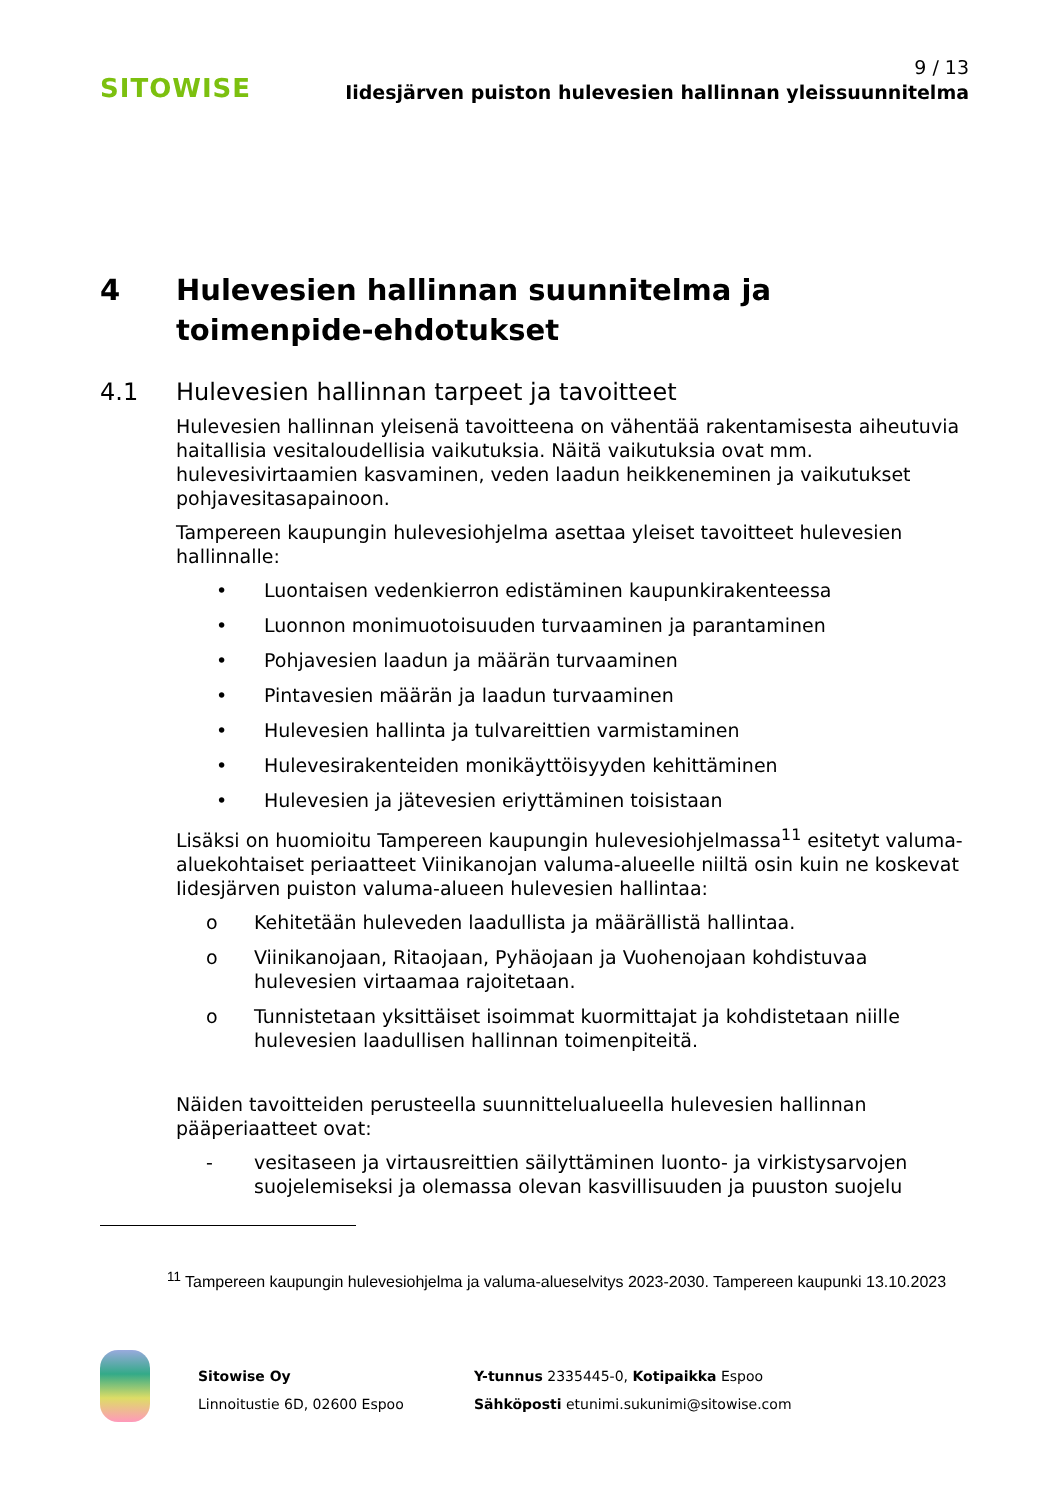SITOWISE
9 / 13
Iidesjärven puiston hulevesien hallinnan yleissuunnitelma
4 Hulevesien hallinnan suunnitelma ja toimenpide-ehdotukset
4.1 Hulevesien hallinnan tarpeet ja tavoitteet
Hulevesien hallinnan yleisenä tavoitteena on vähentää rakentamisesta aiheutuvia haitallisia vesitaloudellisia vaikutuksia. Näitä vaikutuksia ovat mm. hulevesivirtaamien kasvaminen, veden laadun heikkeneminen ja vaikutukset pohjavesitasapainoon.
Tampereen kaupungin hulevesiohjelma asettaa yleiset tavoitteet hulevesien hallinnalle:
• Luontaisen vedenkierron edistäminen kaupunkirakenteessa
• Luonnon monimuotoisuuden turvaaminen ja parantaminen
• Pohjavesien laadun ja määrän turvaaminen
• Pintavesien määrän ja laadun turvaaminen
• Hulevesien hallinta ja tulvareittien varmistaminen
• Hulevesirakenteiden monikäyttöisyyden kehittäminen
• Hulevesien ja jätevesien eriyttäminen toisistaan
Lisäksi on huomioitu Tampereen kaupungin hulevesiohjelmassa<sup>11</sup> esitetyt valuma-aluekohtaiset periaatteet Viinikanojan valuma-alueelle niiltä osin kuin ne koskevat Iidesjärven puiston valuma-alueen hulevesien hallintaa:
o Kehitetään huleveden laadullista ja määrällistä hallintaa.
o Viinikanojaan, Ritaojaan, Pyhäojaan ja Vuohenojaan kohdistuvaa hulevesien virtaamaa rajoitetaan.
o Tunnistetaan yksittäiset isoimmat kuormittajat ja kohdistetaan niille hulevesien laadullisen hallinnan toimenpiteitä.
Näiden tavoitteiden perusteella suunnittelualueella hulevesien hallinnan pääperiaatteet ovat:
- vesitaseen ja virtausreittien säilyttäminen luonto- ja virkistysarvojen suojelemiseksi ja olemassa olevan kasvillisuuden ja puuston suojelu
<sup>11</sup> Tampereen kaupungin hulevesiohjelma ja valuma-alueselvitys 2023-2030. Tampereen kaupunki 13.10.2023
Sitowise Oy
Linnoitustie 6D, 02600 Espoo
Y-tunnus 2335445-0, Kotipaikka Espoo
Sähköposti etunimi.sukunimi@sitowise.com